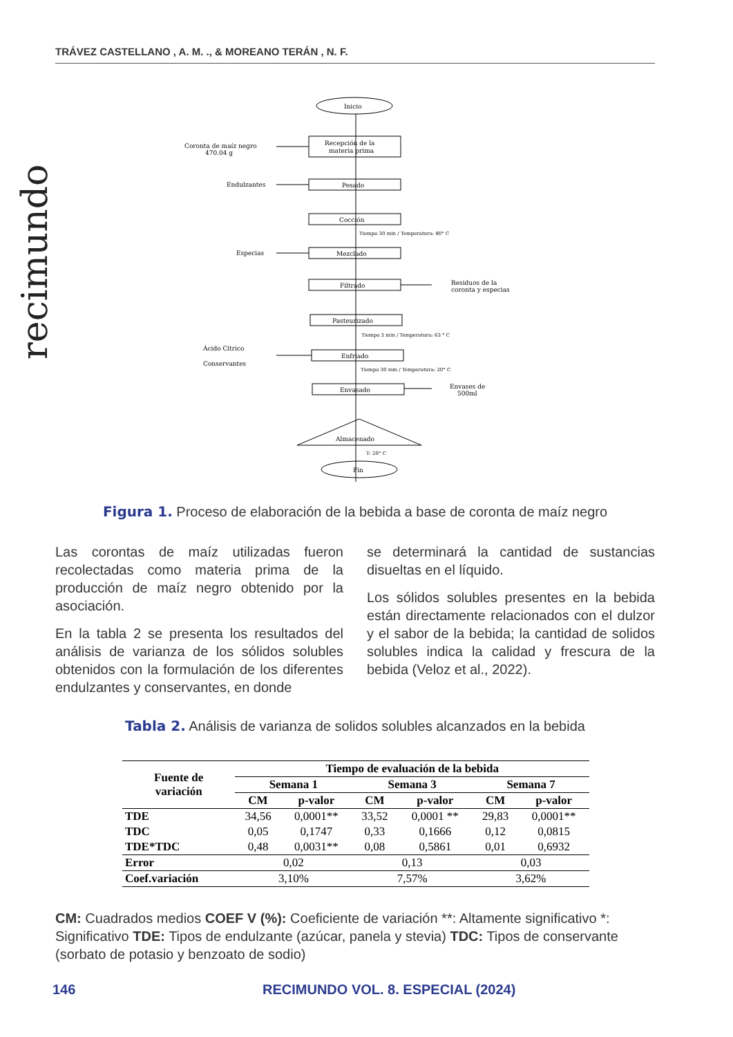TRÁVEZ CASTELLANO , A. M. ., & MOREANO TERÁN , N. F.
recimundo
Inicio
Recepción de la
materia prima
Pesado
Cocción
Mezclado
Filtrado
Pasteurizado
Enfriado
Envasado
Almacenado
Fin
Coronta de maíz negro
470.04 g
Endulzantes
Especias
Ácido Cítrico
Conservantes
Residuos de la
coronta y especias
Envases de
500ml
Tiempo 30 min / Temperatura: 80° C
Tiempo 3 min / Temperatura: 63 ° C
Tiempo 30 min / Temperatura: 20° C
T: 20° C
Figura 1. Proceso de elaboración de la bebida a base de coronta de maíz negro
Las corontas de maíz utilizadas fueron recolectadas como materia prima de la producción de maíz negro obtenido por la asociación.
En la tabla 2 se presenta los resultados del análisis de varianza de los sólidos solubles obtenidos con la formulación de los diferentes endulzantes y conservantes, en donde
se determinará la cantidad de sustancias disueltas en el líquido.
Los sólidos solubles presentes en la bebida están directamente relacionados con el dulzor y el sabor de la bebida; la cantidad de solidos solubles indica la calidad y frescura de la bebida (Veloz et al., 2022).
Tabla 2. Análisis de varianza de solidos solubles alcanzados en la bebida
| Fuente de variación | Tiempo de evaluación de la bebida | | | | | |
| --- | --- | --- | --- | --- | --- | --- |
| | Semana 1 | | Semana 3 | | Semana 7 | |
| | CM | p-valor | CM | p-valor | CM | p-valor |
| TDE | 34,56 | 0,0001** | 33,52 | 0,0001 ** | 29,83 | 0,0001** |
| TDC | 0,05 | 0,1747 | 0,33 | 0,1666 | 0,12 | 0,0815 |
| TDE*TDC | 0,48 | 0,0031** | 0,08 | 0,5861 | 0,01 | 0,6932 |
| Error | 0,02 | | 0,13 | | 0,03 | |
| Coef.variación | 3,10% | | 7,57% | | 3,62% | |
CM: Cuadrados medios COEF V (%): Coeficiente de variación **: Altamente significativo *: Significativo TDE: Tipos de endulzante (azúcar, panela y stevia) TDC: Tipos de conservante (sorbato de potasio y benzoato de sodio)
146
RECIMUNDO VOL. 8. ESPECIAL (2024)